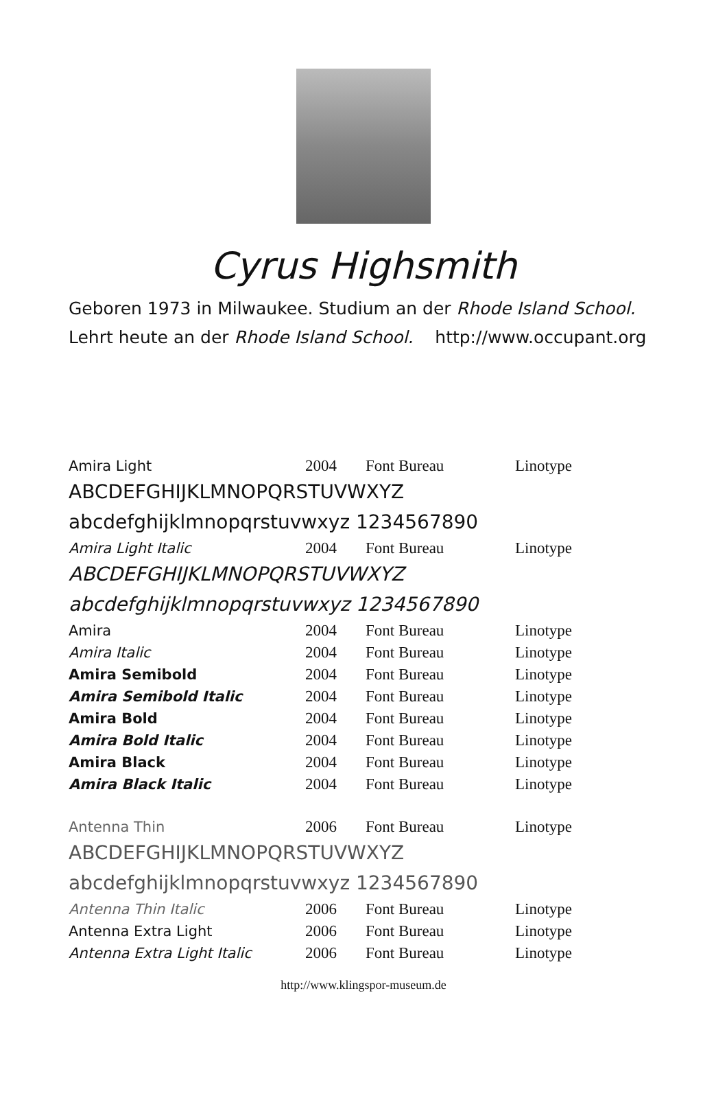Cyrus Highsmith
Geboren 1973 in Milwaukee. Studium an der Rhode Island School.
Lehrt heute an der Rhode Island School. http://www.occupant.org
| Amira Light | 2004 | Font Bureau | Linotype |
| ABCDEFGHIJKLMNOPQRSTUVWXYZ abcdefghijklmnopqrstuvwxyz 1234567890 | | | |
| Amira Light Italic | 2004 | Font Bureau | Linotype |
| ABCDEFGHIJKLMNOPQRSTUVWXYZ abcdefghijklmnopqrstuvwxyz 1234567890 | | | |
| Amira | 2004 | Font Bureau | Linotype |
| Amira Italic | 2004 | Font Bureau | Linotype |
| Amira Semibold | 2004 | Font Bureau | Linotype |
| Amira Semibold Italic | 2004 | Font Bureau | Linotype |
| Amira Bold | 2004 | Font Bureau | Linotype |
| Amira Bold Italic | 2004 | Font Bureau | Linotype |
| Amira Black | 2004 | Font Bureau | Linotype |
| Amira Black Italic | 2004 | Font Bureau | Linotype |
| Antenna Thin | 2006 | Font Bureau | Linotype |
| ABCDEFGHIJKLMNOPQRSTUVWXYZ abcdefghijklmnopqrstuvwxyz 1234567890 | | | |
| Antenna Thin Italic | 2006 | Font Bureau | Linotype |
| Antenna Extra Light | 2006 | Font Bureau | Linotype |
| Antenna Extra Light Italic | 2006 | Font Bureau | Linotype |
http://www.klingspor-museum.de